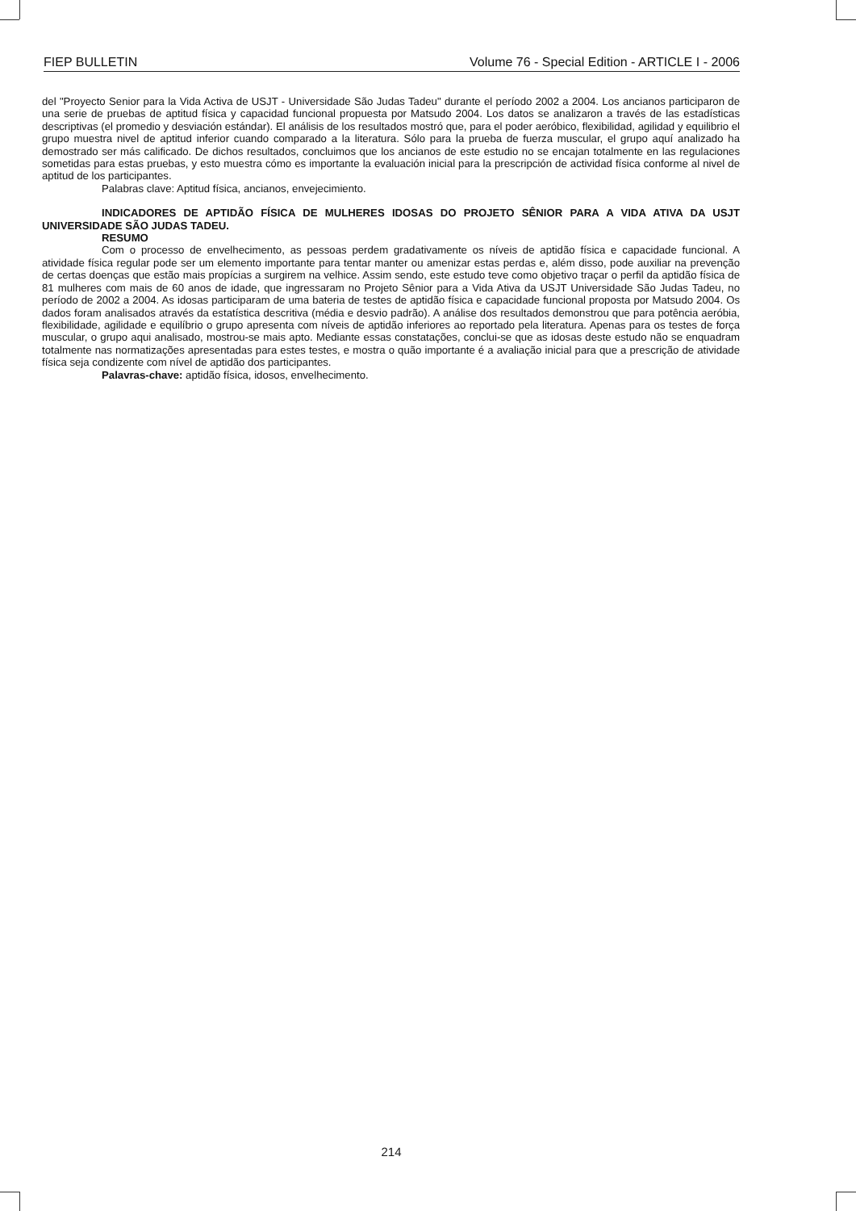FIEP BULLETIN Volume 76 - Special Edition - ARTICLE I - 2006
del "Proyecto Senior para la Vida Activa de USJT - Universidade São Judas Tadeu" durante el período 2002 a 2004. Los ancianos participaron de una serie de pruebas de aptitud física y capacidad funcional propuesta por Matsudo 2004. Los datos se analizaron a través de las estadísticas descriptivas (el promedio y desviación estándar). El análisis de los resultados mostró que, para el poder aeróbico, flexibilidad, agilidad y equilibrio el grupo muestra nivel de aptitud inferior cuando comparado a la literatura. Sólo para la prueba de fuerza muscular, el grupo aquí analizado ha demostrado ser más calificado. De dichos resultados, concluimos que los ancianos de este estudio no se encajan totalmente en las regulaciones sometidas para estas pruebas, y esto muestra cómo es importante la evaluación inicial para la prescripción de actividad física conforme al nivel de aptitud de los participantes.
Palabras clave: Aptitud física, ancianos, envejecimiento.
INDICADORES DE APTIDÃO FÍSICA DE MULHERES IDOSAS DO PROJETO SÊNIOR PARA A VIDA ATIVA DA USJT UNIVERSIDADE SÃO JUDAS TADEU.
RESUMO
Com o processo de envelhecimento, as pessoas perdem gradativamente os níveis de aptidão física e capacidade funcional. A atividade física regular pode ser um elemento importante para tentar manter ou amenizar estas perdas e, além disso, pode auxiliar na prevenção de certas doenças que estão mais propícias a surgirem na velhice. Assim sendo, este estudo teve como objetivo traçar o perfil da aptidão física de 81 mulheres com mais de 60 anos de idade, que ingressaram no Projeto Sênior para a Vida Ativa da USJT Universidade São Judas Tadeu, no período de 2002 a 2004. As idosas participaram de uma bateria de testes de aptidão física e capacidade funcional proposta por Matsudo 2004. Os dados foram analisados através da estatística descritiva (média e desvio padrão). A análise dos resultados demonstrou que para potência aeróbia, flexibilidade, agilidade e equilíbrio o grupo apresenta com níveis de aptidão inferiores ao reportado pela literatura. Apenas para os testes de força muscular, o grupo aqui analisado, mostrou-se mais apto. Mediante essas constatações, conclui-se que as idosas deste estudo não se enquadram totalmente nas normatizações apresentadas para estes testes, e mostra o quão importante é a avaliação inicial para que a prescrição de atividade física seja condizente com nível de aptidão dos participantes.
Palavras-chave: aptidão física, idosos, envelhecimento.
214